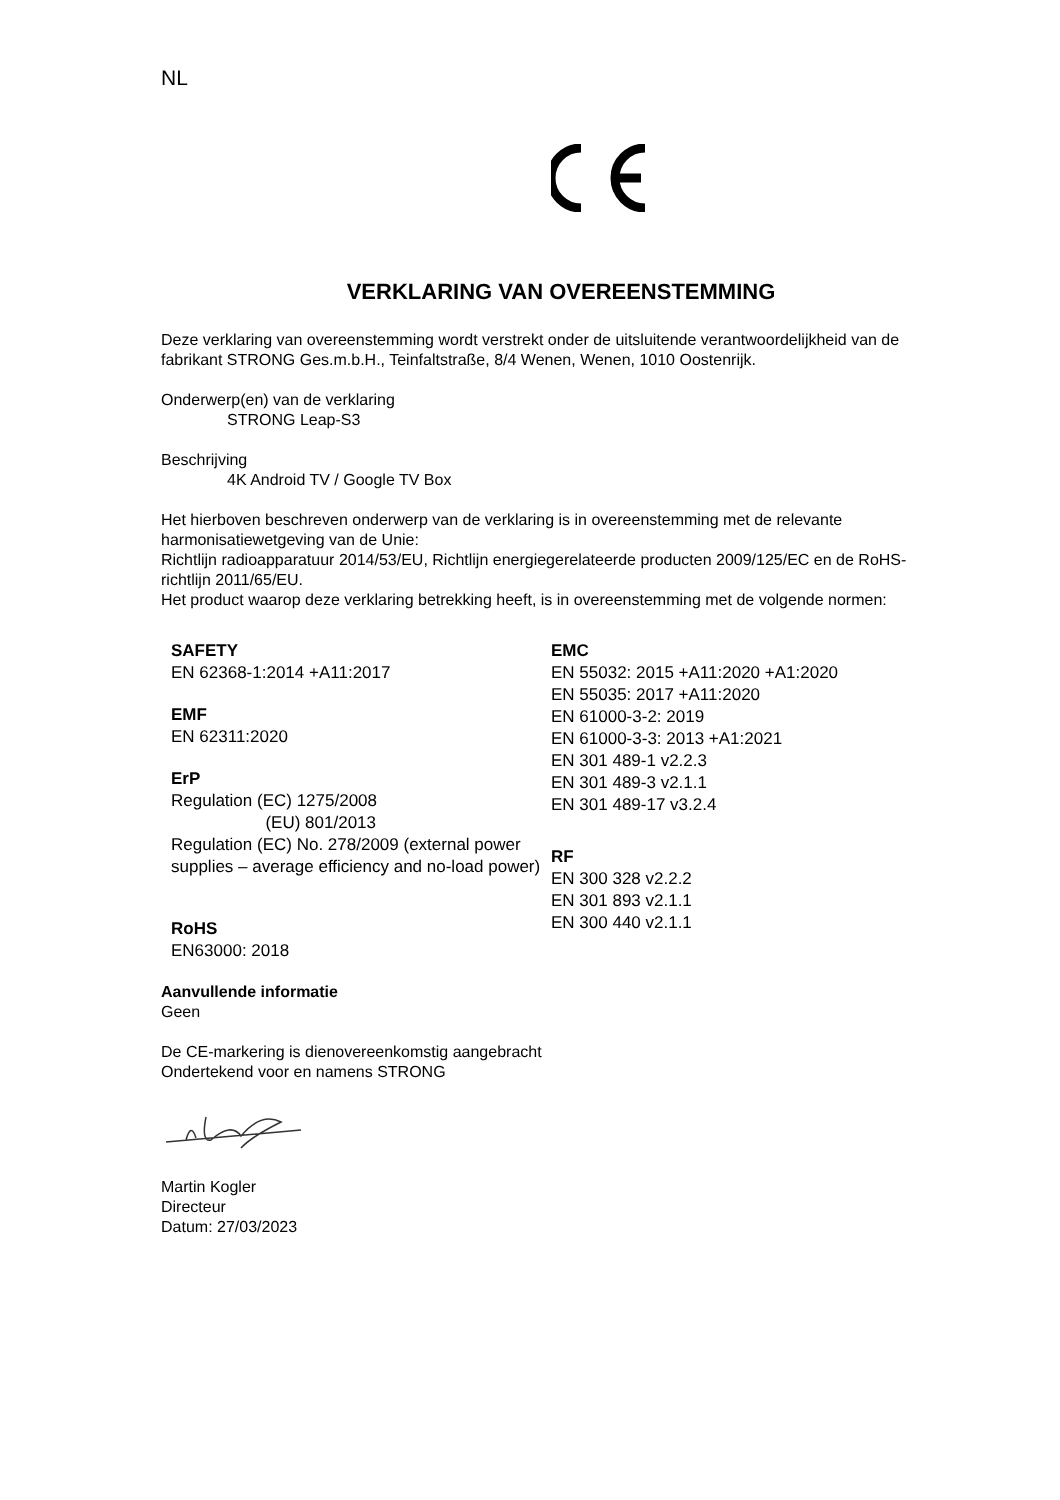NL
VERKLARING VAN OVEREENSTEMMING
Deze verklaring van overeenstemming wordt verstrekt onder de uitsluitende verantwoordelijkheid van de fabrikant STRONG Ges.m.b.H., Teinfaltstraße, 8/4 Wenen, Wenen, 1010 Oostenrijk.
Onderwerp(en) van de verklaring
STRONG Leap-S3
Beschrijving
4K Android TV / Google TV Box
Het hierboven beschreven onderwerp van de verklaring is in overeenstemming met de relevante harmonisatiewetgeving van de Unie:
Richtlijn radioapparatuur 2014/53/EU, Richtlijn energiegerelateerde producten 2009/125/EC en de RoHS-richtlijn 2011/65/EU.
Het product waarop deze verklaring betrekking heeft, is in overeenstemming met de volgende normen:
SAFETY
EN 62368-1:2014 +A11:2017
EMF
EN 62311:2020
ErP
Regulation (EC) 1275/2008
(EU) 801/2013
Regulation (EC) No. 278/2009 (external power supplies – average efficiency and no-load power)
RoHS
EN63000: 2018
EMC
EN 55032: 2015 +A11:2020 +A1:2020
EN 55035: 2017 +A11:2020
EN 61000-3-2: 2019
EN 61000-3-3: 2013 +A1:2021
EN 301 489-1 v2.2.3
EN 301 489-3 v2.1.1
EN 301 489-17 v3.2.4
RF
EN 300 328 v2.2.2
EN 301 893 v2.1.1
EN 300 440 v2.1.1
Aanvullende informatie
Geen
De CE-markering is dienovereenkomstig aangebracht
Ondertekend voor en namens STRONG
Martin Kogler
Directeur
Datum: 27/03/2023